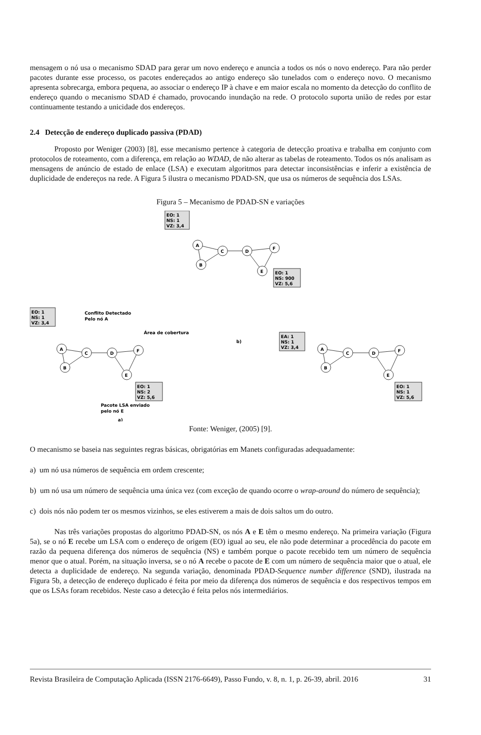mensagem o nó usa o mecanismo SDAD para gerar um novo endereço e anuncia a todos os nós o novo endereço. Para não perder pacotes durante esse processo, os pacotes endereçados ao antigo endereço são tunelados com o endereço novo. O mecanismo apresenta sobrecarga, embora pequena, ao associar o endereço IP à chave e em maior escala no momento da detecção do conflito de endereço quando o mecanismo SDAD é chamado, provocando inundação na rede. O protocolo suporta união de redes por estar continuamente testando a unicidade dos endereços.
2.4 Detecção de endereço duplicado passiva (PDAD)
Proposto por Weniger (2003) [8], esse mecanismo pertence à categoria de detecção proativa e trabalha em conjunto com protocolos de roteamento, com a diferença, em relação ao WDAD, de não alterar as tabelas de roteamento. Todos os nós analisam as mensagens de anúncio de estado de enlace (LSA) e executam algoritmos para detectar inconsistências e inferir a existência de duplicidade de endereços na rede. A Figura 5 ilustra o mecanismo PDAD-SN, que usa os números de sequência dos LSAs.
Figura 5 – Mecanismo de PDAD-SN e variações
EO: 1
NS: 1
VZ: 3,4
A
B
C
D
F
E
EO: 1
NS: 900
VZ: 5,6
Conflito Detectado
Pelo nó A
EO: 1
NS: 1
VZ: 3,4
Área de cobertura
A
B
C
D
F
E
EO: 1
NS: 2
VZ: 5,6
Pacote LSA enviado
pelo nó E
a)
b)
EA: 1
NS: 1
VZ: 3,4
A
B
C
D
F
E
EO: 1
NS: 1
VZ: 5,6
Fonte: Weniger, (2005) [9].
O mecanismo se baseia nas seguintes regras básicas, obrigatórias em Manets configuradas adequadamente:
a) um nó usa números de sequência em ordem crescente;
b) um nó usa um número de sequência uma única vez (com exceção de quando ocorre o wrap-around do número de sequência);
c) dois nós não podem ter os mesmos vizinhos, se eles estiverem a mais de dois saltos um do outro.
Nas três variações propostas do algoritmo PDAD-SN, os nós A e E têm o mesmo endereço. Na primeira variação (Figura 5a), se o nó E recebe um LSA com o endereço de origem (EO) igual ao seu, ele não pode determinar a procedência do pacote em razão da pequena diferença dos números de sequência (NS) e também porque o pacote recebido tem um número de sequência menor que o atual. Porém, na situação inversa, se o nó A recebe o pacote de E com um número de sequência maior que o atual, ele detecta a duplicidade de endereço. Na segunda variação, denominada PDAD-Sequence number difference (SND), ilustrada na Figura 5b, a detecção de endereço duplicado é feita por meio da diferença dos números de sequência e dos respectivos tempos em que os LSAs foram recebidos. Neste caso a detecção é feita pelos nós intermediários.
Revista Brasileira de Computação Aplicada (ISSN 2176-6649), Passo Fundo, v. 8, n. 1, p. 26-39, abril. 2016 31